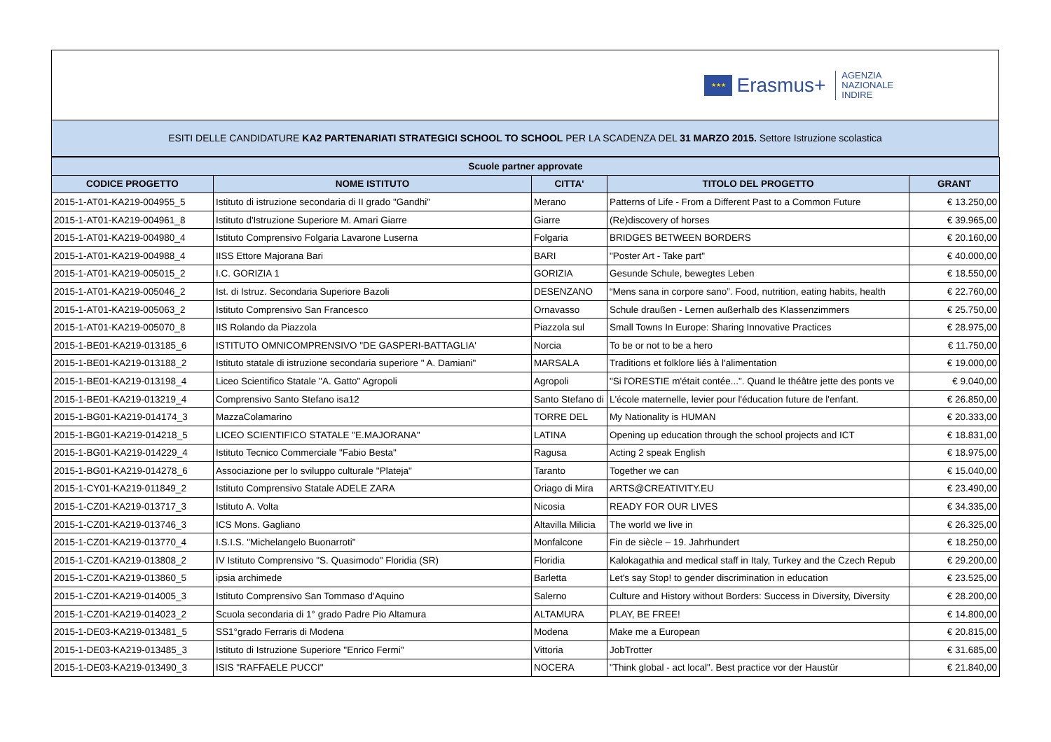★★★
Erasmus+
AGENZIA
NAZIONALE
INDIRE
ESITI DELLE CANDIDATURE KA2 PARTENARIATI STRATEGICI SCHOOL TO SCHOOL PER LA SCADENZA DEL 31 MARZO 2015. Settore Istruzione scolastica
| Scuole partner approvate | | | | |
| --- | --- | --- | --- | --- |
| CODICE PROGETTO | NOME ISTITUTO | CITTA' | TITOLO DEL PROGETTO | GRANT |
| 2015-1-AT01-KA219-004955_5 | Istituto di istruzione secondaria di II grado "Gandhi" | Merano | Patterns of Life - From a Different Past to a Common Future | € 13.250,00 |
| 2015-1-AT01-KA219-004961_8 | Istituto d'Istruzione Superiore M. Amari Giarre | Giarre | (Re)discovery of horses | € 39.965,00 |
| 2015-1-AT01-KA219-004980_4 | Istituto Comprensivo Folgaria Lavarone Luserna | Folgaria | BRIDGES BETWEEN BORDERS | € 20.160,00 |
| 2015-1-AT01-KA219-004988_4 | IISS Ettore Majorana Bari | BARI | "Poster Art - Take part" | € 40.000,00 |
| 2015-1-AT01-KA219-005015_2 | I.C. GORIZIA 1 | GORIZIA | Gesunde Schule, bewegtes Leben | € 18.550,00 |
| 2015-1-AT01-KA219-005046_2 | Ist. di Istruz. Secondaria Superiore Bazoli | DESENZANO | “Mens sana in corpore sano”. Food, nutrition, eating habits, health | € 22.760,00 |
| 2015-1-AT01-KA219-005063_2 | Istituto Comprensivo San Francesco | Ornavasso | Schule draußen - Lernen außerhalb des Klassenzimmers | € 25.750,00 |
| 2015-1-AT01-KA219-005070_8 | IIS Rolando da Piazzola | Piazzola sul | Small Towns In Europe: Sharing Innovative Practices | € 28.975,00 |
| 2015-1-BE01-KA219-013185_6 | ISTITUTO OMNICOMPRENSIVO "DE GASPERI-BATTAGLIA' | Norcia | To be or not to be a hero | € 11.750,00 |
| 2015-1-BE01-KA219-013188_2 | Istituto statale di istruzione secondaria superiore " A. Damiani" | MARSALA | Traditions et folklore liés à l'alimentation | € 19.000,00 |
| 2015-1-BE01-KA219-013198_4 | Liceo Scientifico Statale "A. Gatto" Agropoli | Agropoli | "Si l'ORESTIE m'était contée...". Quand le théâtre jette des ponts ve | € 9.040,00 |
| 2015-1-BE01-KA219-013219_4 | Comprensivo Santo Stefano isa12 | Santo Stefano di | L'école maternelle, levier pour l'éducation future de l'enfant. | € 26.850,00 |
| 2015-1-BG01-KA219-014174_3 | MazzaColamarino | TORRE DEL | My Nationality is HUMAN | € 20.333,00 |
| 2015-1-BG01-KA219-014218_5 | LICEO SCIENTIFICO STATALE "E.MAJORANA" | LATINA | Opening up education through the school projects and ICT | € 18.831,00 |
| 2015-1-BG01-KA219-014229_4 | Istituto Tecnico Commerciale "Fabio Besta" | Ragusa | Acting 2 speak English | € 18.975,00 |
| 2015-1-BG01-KA219-014278_6 | Associazione per lo sviluppo culturale "Plateja" | Taranto | Together we can | € 15.040,00 |
| 2015-1-CY01-KA219-011849_2 | Istituto Comprensivo Statale ADELE ZARA | Oriago di Mira | ARTS@CREATIVITY.EU | € 23.490,00 |
| 2015-1-CZ01-KA219-013717_3 | Istituto A. Volta | Nicosia | READY FOR OUR LIVES | € 34.335,00 |
| 2015-1-CZ01-KA219-013746_3 | ICS Mons. Gagliano | Altavilla Milicia | The world we live in | € 26.325,00 |
| 2015-1-CZ01-KA219-013770_4 | I.S.I.S. "Michelangelo Buonarroti" | Monfalcone | Fin de siècle – 19. Jahrhundert | € 18.250,00 |
| 2015-1-CZ01-KA219-013808_2 | IV Istituto Comprensivo "S. Quasimodo" Floridia (SR) | Floridia | Kalokagathia and medical staff in Italy, Turkey and the Czech Repub | € 29.200,00 |
| 2015-1-CZ01-KA219-013860_5 | ipsia archimede | Barletta | Let's say Stop! to gender discrimination in education | € 23.525,00 |
| 2015-1-CZ01-KA219-014005_3 | Istituto Comprensivo San Tommaso d'Aquino | Salerno | Culture and History without Borders: Success in Diversity, Diversity | € 28.200,00 |
| 2015-1-CZ01-KA219-014023_2 | Scuola secondaria di 1° grado Padre Pio Altamura | ALTAMURA | PLAY, BE FREE! | € 14.800,00 |
| 2015-1-DE03-KA219-013481_5 | SS1°grado Ferraris di Modena | Modena | Make me a European | € 20.815,00 |
| 2015-1-DE03-KA219-013485_3 | Istituto di Istruzione Superiore "Enrico Fermi" | Vittoria | JobTrotter | € 31.685,00 |
| 2015-1-DE03-KA219-013490_3 | ISIS "RAFFAELE PUCCI" | NOCERA | "Think global - act local". Best practice vor der Haustür | € 21.840,00 |